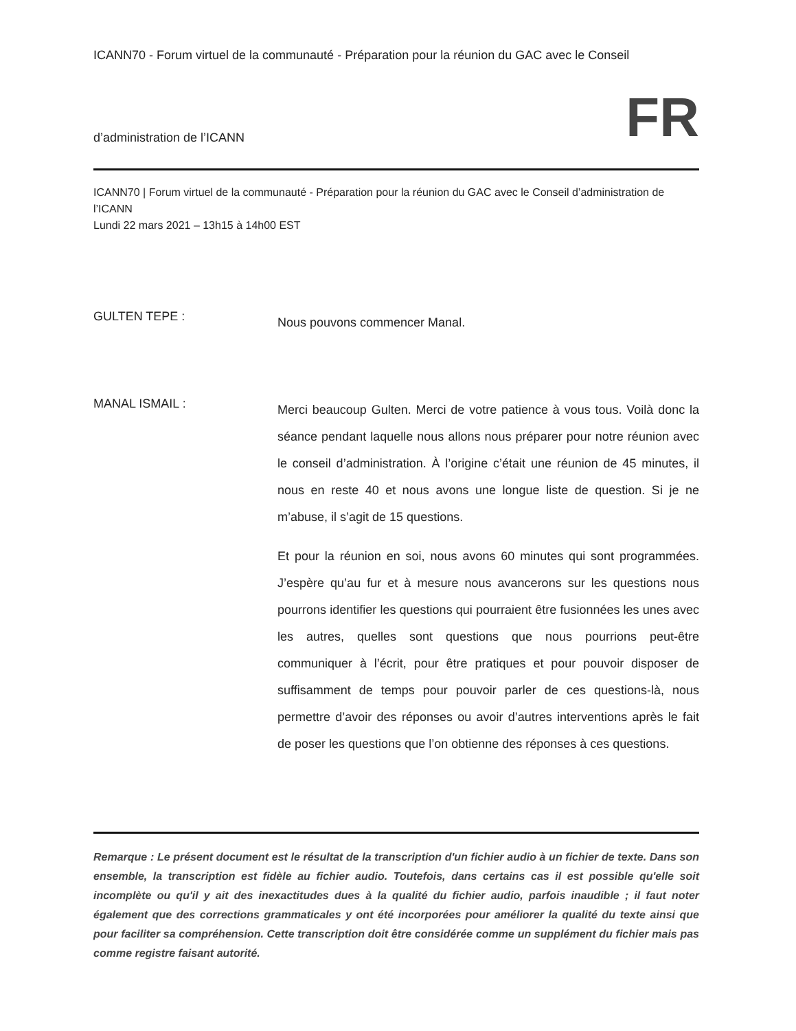ICANN70 - Forum virtuel de la communauté - Préparation pour la réunion du GAC avec le Conseil
d’administration de l’ICANN FR
ICANN70 | Forum virtuel de la communauté - Préparation pour la réunion du GAC avec le Conseil d’administration de l’ICANN
Lundi 22 mars 2021 – 13h15 à 14h00 EST
GULTEN TEPE :
Nous pouvons commencer Manal.
MANAL ISMAIL :
Merci beaucoup Gulten. Merci de votre patience à vous tous. Voilà donc la séance pendant laquelle nous allons nous préparer pour notre réunion avec le conseil d’administration. À l’origine c’était une réunion de 45 minutes, il nous en reste 40 et nous avons une longue liste de question. Si je ne m’abuse, il s’agit de 15 questions.
Et pour la réunion en soi, nous avons 60 minutes qui sont programmées. J’espère qu’au fur et à mesure nous avancerons sur les questions nous pourrons identifier les questions qui pourraient être fusionnées les unes avec les autres, quelles sont questions que nous pourrions peut-être communiquer à l’écrit, pour être pratiques et pour pouvoir disposer de suffisamment de temps pour pouvoir parler de ces questions-là, nous permettre d’avoir des réponses ou avoir d’autres interventions après le fait de poser les questions que l’on obtienne des réponses à ces questions.
Remarque : Le présent document est le résultat de la transcription d'un fichier audio à un fichier de texte. Dans son ensemble, la transcription est fidèle au fichier audio. Toutefois, dans certains cas il est possible qu'elle soit incomplète ou qu'il y ait des inexactitudes dues à la qualité du fichier audio, parfois inaudible ; il faut noter également que des corrections grammaticales y ont été incorporées pour améliorer la qualité du texte ainsi que pour faciliter sa compréhension. Cette transcription doit être considérée comme un supplément du fichier mais pas comme registre faisant autorité.